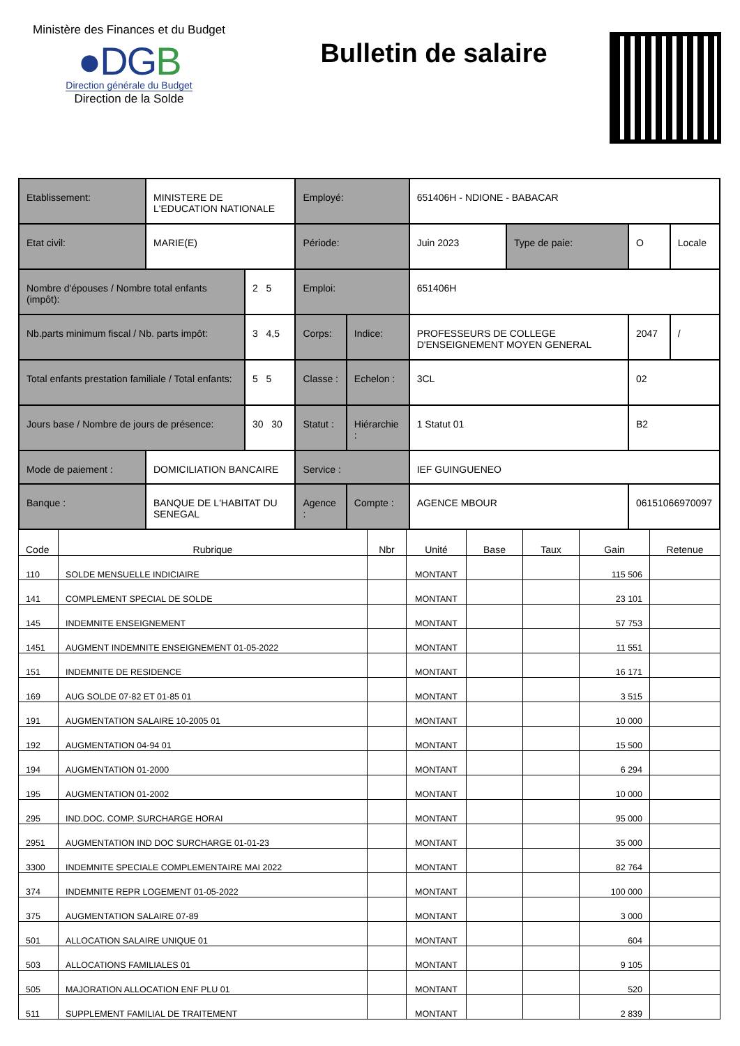Ministère des Finances et du Budget
●DGB
Direction générale du Budget
Direction de la Solde
Bulletin de salaire
| Etablissement: | MINISTERE DE L'EDUCATION NATIONALE | | Employé: | | 651406H - NDIONE - BABACAR | | | |
| Etat civil: | MARIE(E) | | Période: | | Juin 2023 | Type de paie: | O | Locale |
| Nombre d'épouses / Nombre total enfants (impôt): | | 2 5 | Emploi: | | 651406H | | | |
| Nb.parts minimum fiscal / Nb. parts impôt: | | 3 4,5 | Corps: | Indice: | PROFESSEURS DE COLLEGE D'ENSEIGNEMENT MOYEN GENERAL | | 2047 | / |
| Total enfants prestation familiale / Total enfants: | | 5 5 | Classe : | Echelon : | 3CL | | 02 | |
| Jours base / Nombre de jours de présence: | | 30 30 | Statut : | Hiérarchie : | 1 Statut 01 | | B2 | |
| Mode de paiement : | DOMICILIATION BANCAIRE | | Service : | | IEF GUINGUENEO | | | |
| Banque : | BANQUE DE L'HABITAT DU SENEGAL | | Agence : | Compte : | AGENCE MBOUR | | 06151066970097 | |
| Code | Rubrique | Nbr | Unité | Base | Taux | Gain | Retenue |
| --- | --- | --- | --- | --- | --- | --- | --- |
| 110 | SOLDE MENSUELLE INDICIAIRE | | MONTANT | | | 115 506 | |
| 141 | COMPLEMENT SPECIAL DE SOLDE | | MONTANT | | | 23 101 | |
| 145 | INDEMNITE ENSEIGNEMENT | | MONTANT | | | 57 753 | |
| 1451 | AUGMENT INDEMNITE ENSEIGNEMENT 01-05-2022 | | MONTANT | | | 11 551 | |
| 151 | INDEMNITE DE RESIDENCE | | MONTANT | | | 16 171 | |
| 169 | AUG SOLDE 07-82 ET 01-85 01 | | MONTANT | | | 3 515 | |
| 191 | AUGMENTATION SALAIRE 10-2005 01 | | MONTANT | | | 10 000 | |
| 192 | AUGMENTATION 04-94 01 | | MONTANT | | | 15 500 | |
| 194 | AUGMENTATION 01-2000 | | MONTANT | | | 6 294 | |
| 195 | AUGMENTATION 01-2002 | | MONTANT | | | 10 000 | |
| 295 | IND.DOC. COMP. SURCHARGE HORAI | | MONTANT | | | 95 000 | |
| 2951 | AUGMENTATION IND DOC SURCHARGE 01-01-23 | | MONTANT | | | 35 000 | |
| 3300 | INDEMNITE SPECIALE COMPLEMENTAIRE MAI 2022 | | MONTANT | | | 82 764 | |
| 374 | INDEMNITE REPR LOGEMENT 01-05-2022 | | MONTANT | | | 100 000 | |
| 375 | AUGMENTATION SALAIRE 07-89 | | MONTANT | | | 3 000 | |
| 501 | ALLOCATION SALAIRE UNIQUE 01 | | MONTANT | | | 604 | |
| 503 | ALLOCATIONS FAMILIALES 01 | | MONTANT | | | 9 105 | |
| 505 | MAJORATION ALLOCATION ENF PLU 01 | | MONTANT | | | 520 | |
| 511 | SUPPLEMENT FAMILIAL DE TRAITEMENT | | MONTANT | | | 2 839 | |